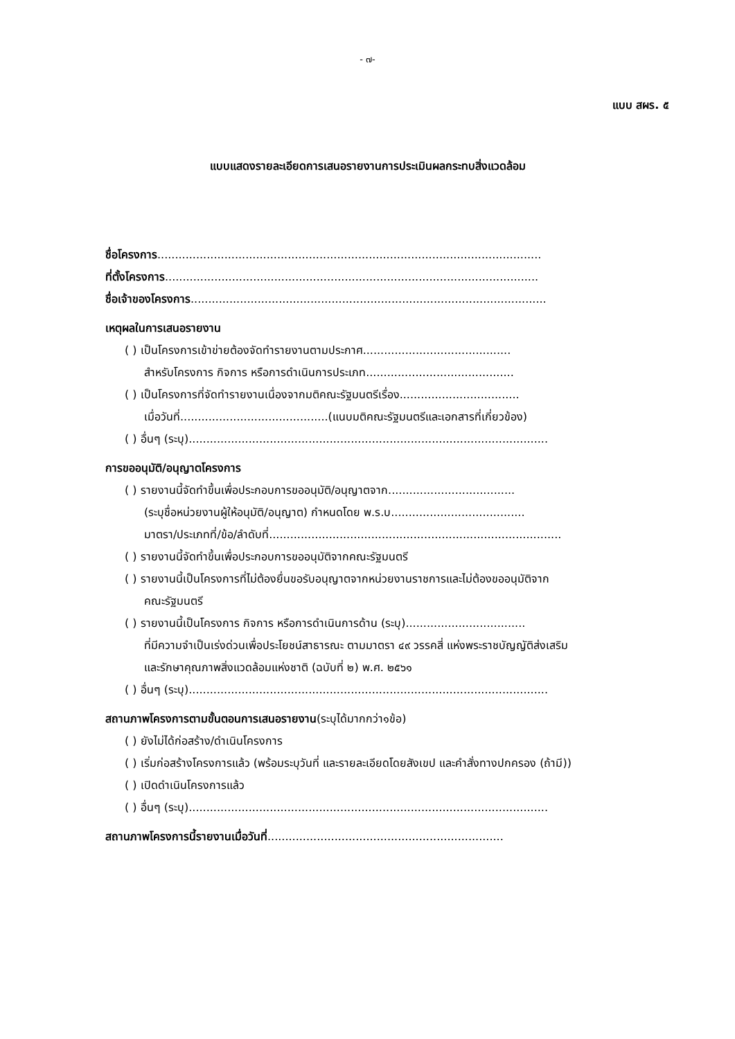- ๗-
แบบ สผร. ๕
แบบแสดงรายละเอียดการเสนอรายงานการประเมินผลกระทบสิ่งแวดล้อม
ชื่อโครงการ.............................................................................................................
ที่ตั้งโครงการ..........................................................................................................
ชื่อเจ้าของโครงการ.....................................................................................................
เหตุผลในการเสนอรายงาน
( ) เป็นโครงการเข้าข่ายต้องจัดทำรายงานตามประกาศ..........................................
สำหรับโครงการ กิจการ หรือการดำเนินการประเภท..........................................
( ) เป็นโครงการที่จัดทำรายงานเนื่องจากมติคณะรัฐมนตรีเรื่อง..................................
เมื่อวันที่..........................................(แนบมติคณะรัฐมนตรีและเอกสารที่เกี่ยวข้อง)
( ) อื่นๆ (ระบุ)......................................................................................................
การขออนุมัติ/อนุญาตโครงการ
( ) รายงานนี้จัดทำขึ้นเพื่อประกอบการขออนุมัติ/อนุญาตจาก....................................
(ระบุชื่อหน่วยงานผู้ให้อนุมัติ/อนุญาต) กำหนดโดย พ.ร.บ......................................
มาตรา/ประเภทที่/ข้อ/ลำดับที่...................................................................................
( ) รายงานนี้จัดทำขึ้นเพื่อประกอบการขออนุมัติจากคณะรัฐมนตรี
( ) รายงานนี้เป็นโครงการที่ไม่ต้องยื่นขอรับอนุญาตจากหน่วยงานราชการและไม่ต้องขออนุมัติจาก
คณะรัฐมนตรี
( ) รายงานนี้เป็นโครงการ กิจการ หรือการดำเนินการด้าน (ระบุ)..................................
ที่มีความจำเป็นเร่งด่วนเพื่อประโยชน์สาธารณะ ตามมาตรา ๔๙ วรรคสี่ แห่งพระราชบัญญัติส่งเสริม
และรักษาคุณภาพสิ่งแวดล้อมแห่งชาติ (ฉบับที่ ๒) พ.ศ. ๒๕๖๑
( ) อื่นๆ (ระบุ)......................................................................................................
สถานภาพโครงการตามขั้นตอนการเสนอรายงาน(ระบุได้มากกว่า๑ข้อ)
( ) ยังไม่ได้ก่อสร้าง/ดำเนินโครงการ
( ) เริ่มก่อสร้างโครงการแล้ว (พร้อมระบุวันที่ และรายละเอียดโดยสังเขป และคำสั่งทางปกครอง (ถ้ามี))
( ) เปิดดำเนินโครงการแล้ว
( ) อื่นๆ (ระบุ)......................................................................................................
สถานภาพโครงการนี้รายงานเมื่อวันที่...................................................................